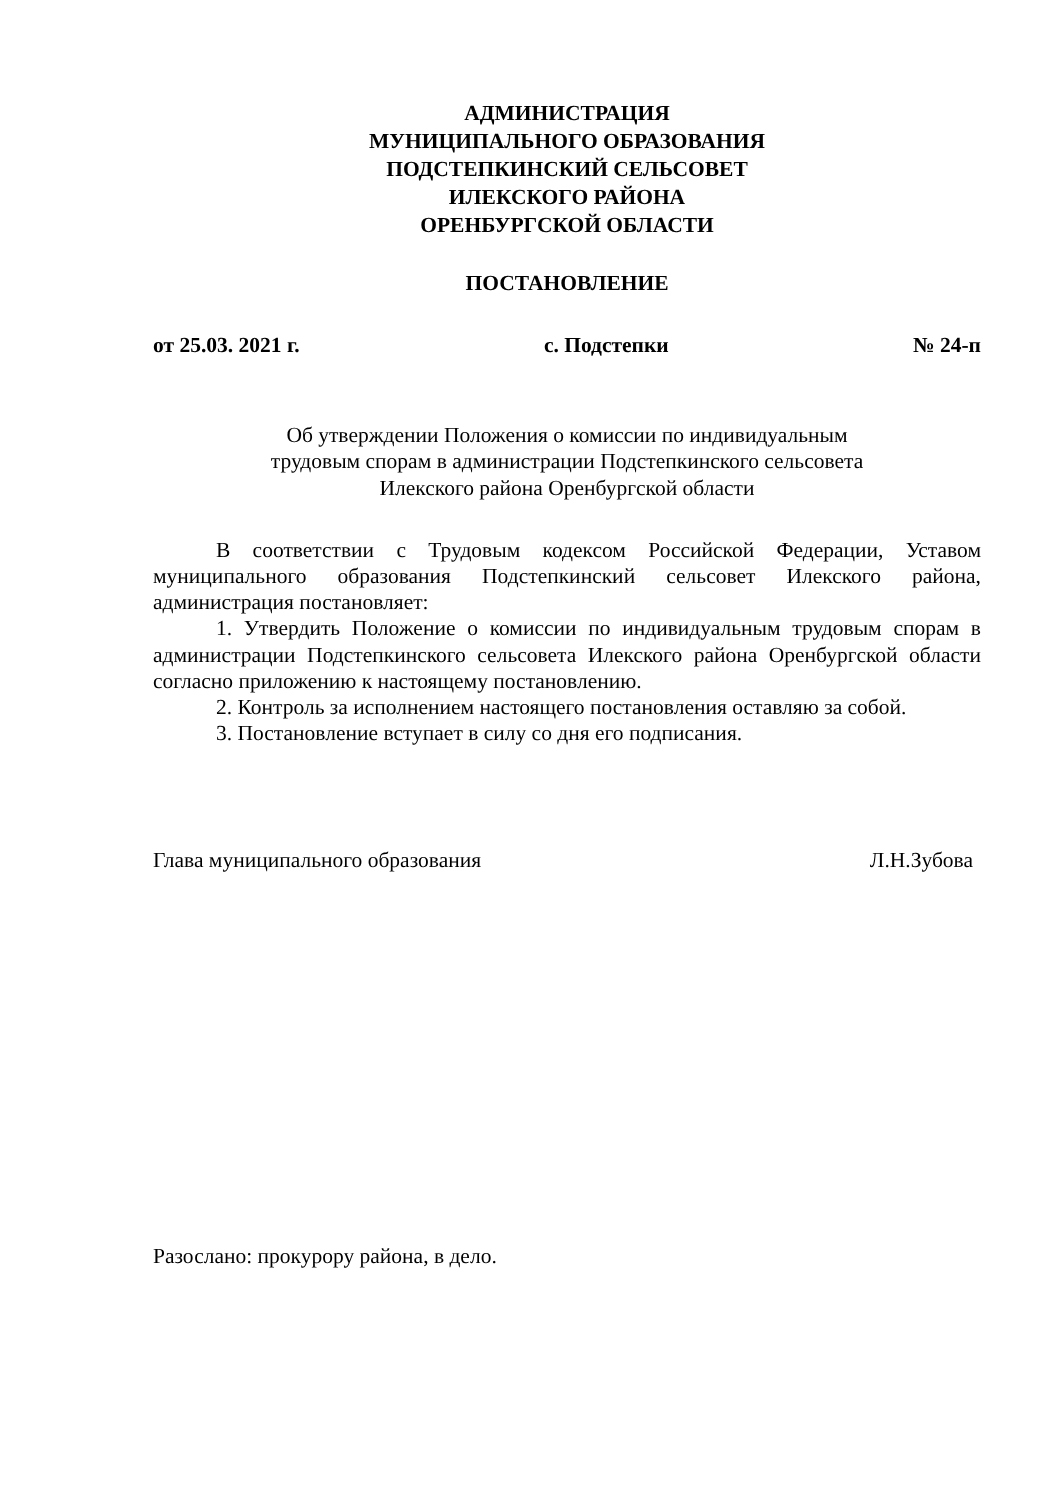АДМИНИСТРАЦИЯ
МУНИЦИПАЛЬНОГО ОБРАЗОВАНИЯ
ПОДСТЕПКИНСКИЙ СЕЛЬСОВЕТ
ИЛЕКСКОГО РАЙОНА
ОРЕНБУРГСКОЙ ОБЛАСТИ
ПОСТАНОВЛЕНИЕ
от 25.03. 2021 г. с. Подстепки № 24-п
Об утверждении Положения о комиссии по индивидуальным
трудовым спорам в администрации Подстепкинского сельсовета
Илекского района Оренбургской области
В соответствии с Трудовым кодексом Российской Федерации, Уставом муниципального образования Подстепкинский сельсовет Илекского района, администрация постановляет:
1. Утвердить Положение о комиссии по индивидуальным трудовым спорам в администрации Подстепкинского сельсовета Илекского района Оренбургской области согласно приложению к настоящему постановлению.
2. Контроль за исполнением настоящего постановления оставляю за собой.
3. Постановление вступает в силу со дня его подписания.
Глава муниципального образования Л.Н.Зубова
Разослано: прокурору района, в дело.